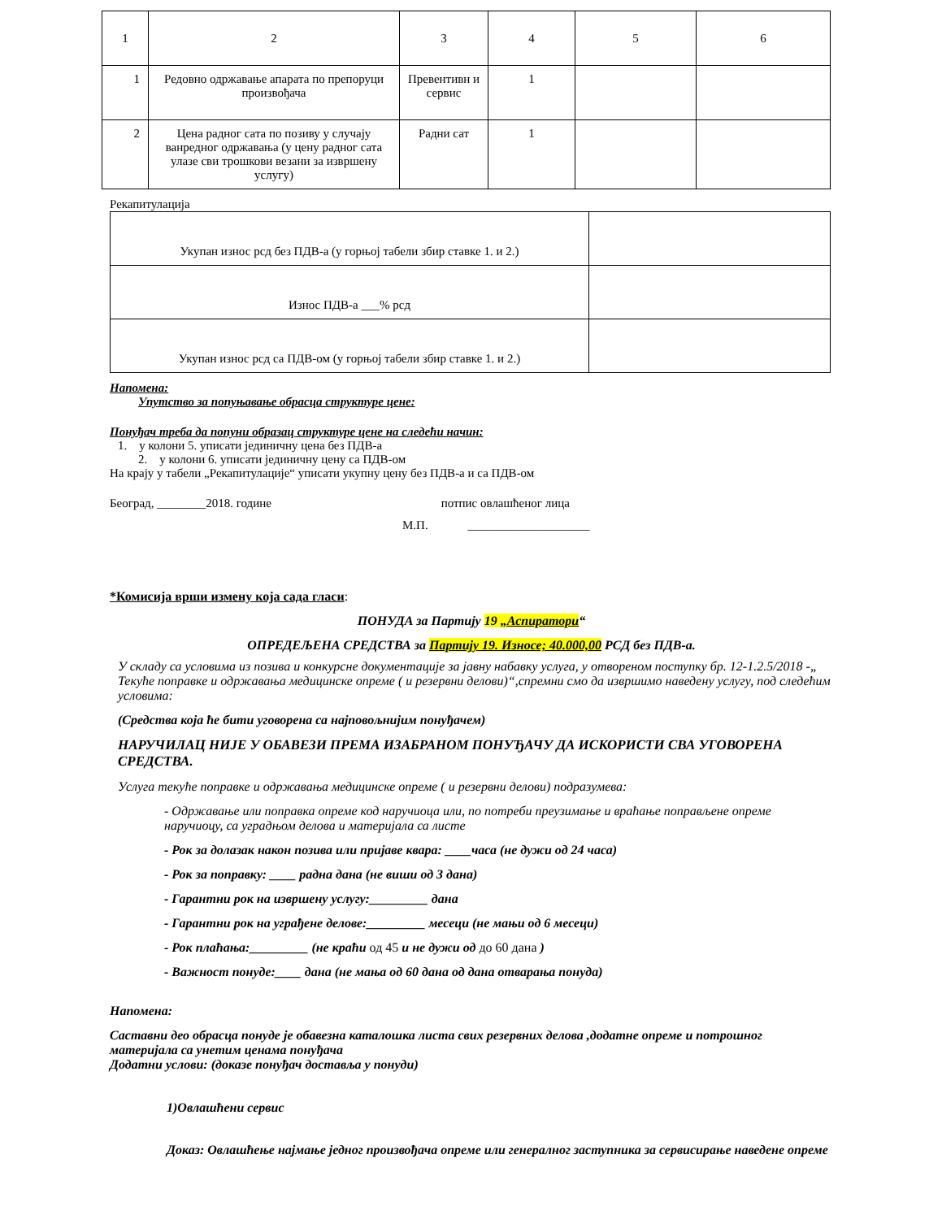| 1 | 2 | 3 | 4 | 5 | 6 |
| 1 | Редовно одржавање апарата по препоруци произвођача | Превентивн и сервис | 1 | | |
| 2 | Цена радног сата по позиву у случају ванредног одржавања (у цену радног сата улазе сви трошкови везани за извршену услугу) | Радни сат | 1 | | |
Рекапитулација
| Укупан износ рсд без ПДВ-а (у горњој табели збир ставке 1. и 2.) | |
| Износ ПДВ-а ___% рсд | |
| Укупан износ рсд са ПДВ-ом (у горњој табели збир ставке 1. и 2.) | |
Напомена:
Упутство за попуњавање обрасца структуре цене:
Понуђач треба да попуни образац структуре цене на следећи начин:
1. у колони 5. уписати јединичну цена без ПДВ-а
2. у колони 6. уписати јединичну цену са ПДВ-ом
На крају у табели „Рекапитулације“ уписати укупну цену без ПДВ-а и са ПДВ-ом
Београд, ________2018. године потпис овлашћеног лица
М.П. ____________________
*Комисија врши измену која сада гласи:
ПОНУДА за Партију 19 „Аспиратори“
ОПРЕДЕЉЕНА СРЕДСТВА за Партију 19. Износе; 40.000,00 РСД без ПДВ-а.
У складу са условима из позива и конкурсне документације за јавну набавку услуга, у отвореном поступку бр. 12-1.2.5/2018 -„ Текуће поправке и одржавања медицинске опреме ( и резервни делови)“,спремни смо да извршимо наведену услугу, под следећим условима:
(Средства која ће бити уговорена са најповољнијим понуђачем)
НАРУЧИЛАЦ НИЈЕ У ОБАВЕЗИ ПРЕМА ИЗАБРАНОМ ПОНУЂАЧУ ДА ИСКОРИСТИ СВА УГОВОРЕНА СРЕДСТВА.
Услуга текуће поправке и одржавања медицинске опреме ( и резервни делови) подразумева:
- Одржавање или поправка опреме код наручиоца или, по потреби преузимање и враћање поправљене опреме наручиоцу, са уградњом делова и материјала са листе
- Рок за долазак након позива или пријаве квара: ____часа (не дужи од 24 часа)
- Рок за поправку: ____ радна дана (не виши од 3 дана)
- Гарантни рок на извршену услугу:_________ дана
- Гарантни рок на уграђене делове:_________ месеци (не мањи од 6 месеци)
- Рок плаћања:_________ (не краћи од 45 и не дужи од до 60 дана )
- Важност понуде:____ дана (не мања од 60 дана од дана отварања понуда)
Напомена:
Саставни део обрасца понуде је обавезна каталошка листа свих резервних делова ,додатне опреме и потрошног материјала са унетим ценама понуђача
Додатни услови: (доказе понуђач доставља у понуди)
1)Овлашћени сервис
Доказ: Овлашћење најмање једног произвођача опреме или генералног заступника за сервисирање наведене опреме